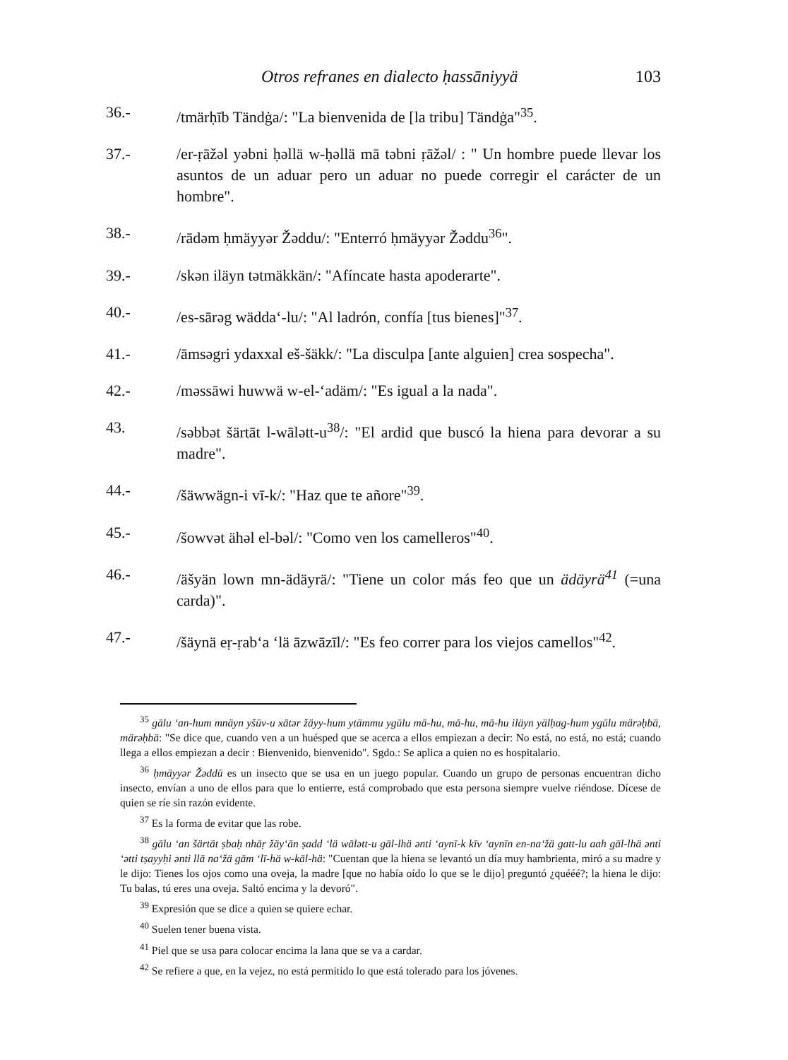Otros refranes en dialecto ḥassāniyyä 103
36.- /tmärḥīb Tändġa/: "La bienvenida de [la tribu] Tändġa"<sup>35</sup>.
37.- /er-ṛāžəl yəbni ḥəllä w-ḥəllä mā təbni ṛāžəl/ : " Un hombre puede llevar los asuntos de un aduar pero un aduar no puede corregir el carácter de un hombre".
38.- /rādəm ḥmäyyər Žəddu/: "Enterró ḥmäyyər Žəddu<sup>36</sup>".
39.- /skən iläyn tətmäkkän/: "Afíncate hasta apoderarte".
40.- /es-sārəg wädda‘-lu/: "Al ladrón, confía [tus bienes]"<sup>37</sup>.
41.- /āmsəgri ydaxxal eš-šäkk/: "La disculpa [ante alguien] crea sospecha".
42.- /məssāwi huwwä w-el-‘adäm/: "Es igual a la nada".
43. /səbbət šärtāt l-wālətt-u<sup>38</sup>/: "El ardid que buscó la hiena para devorar a su madre".
44.- /šäwwägn-i vī-k/: "Haz que te añore"<sup>39</sup>.
45.- /šowvət ähəl el-bəl/: "Como ven los camelleros"<sup>40</sup>.
46.- /äšyän lown mn-ädäyrä/: "Tiene un color más feo que un ädäyrä<sup>41</sup> (=una carda)".
47.- /šäynä eṛ-ṛab‘a ‘lä āzwāzīl/: "Es feo correr para los viejos camellos"<sup>42</sup>.
<sup>35</sup> gālu ‘an-hum mnäyn yšūv-u xātər žäyy-hum ytämmu ygūlu mā-hu, mā-hu, mā-hu iläyn yälḥag-hum ygūlu märəḥbä, märəḥbä: "Se dice que, cuando ven a un huésped que se acerca a ellos empiezan a decir: No está, no está, no está; cuando llega a ellos empiezan a decir : Bienvenido, bienvenido". Sgdo.: Se aplica a quien no es hospitalario.
<sup>36</sup> ḥmäyyər Žəddū es un insecto que se usa en un juego popular. Cuando un grupo de personas encuentran dicho insecto, envían a uno de ellos para que lo entierre, está comprobado que esta persona siempre vuelve riéndose. Dícese de quien se ríe sin razón evidente.
<sup>37</sup> Es la forma de evitar que las robe.
<sup>38</sup> gālu ‘an šärtāt ṣbaḥ nhāṛ žäy‘ān ṣadd ‘lä wālətt-u gāl-lhä ənti ‘aynī-k kīv ‘aynīn en-na‘žä gatt-lu aah gāl-lhä ənti ‘ətti tṣayyḥi ənti llä na‘žä gām ‘lī-hä w-kāl-hä: "Cuentan que la hiena se levantó un día muy hambrienta, miró a su madre y le dijo: Tienes los ojos como una oveja, la madre [que no había oído lo que se le dijo] preguntó ¿quééé?; la hiena le dijo: Tu balas, tú eres una oveja. Saltó encima y la devoró".
<sup>39</sup> Expresión que se dice a quien se quiere echar.
<sup>40</sup> Suelen tener buena vista.
<sup>41</sup> Piel que se usa para colocar encima la lana que se va a cardar.
<sup>42</sup> Se refiere a que, en la vejez, no está permitido lo que está tolerado para los jóvenes.